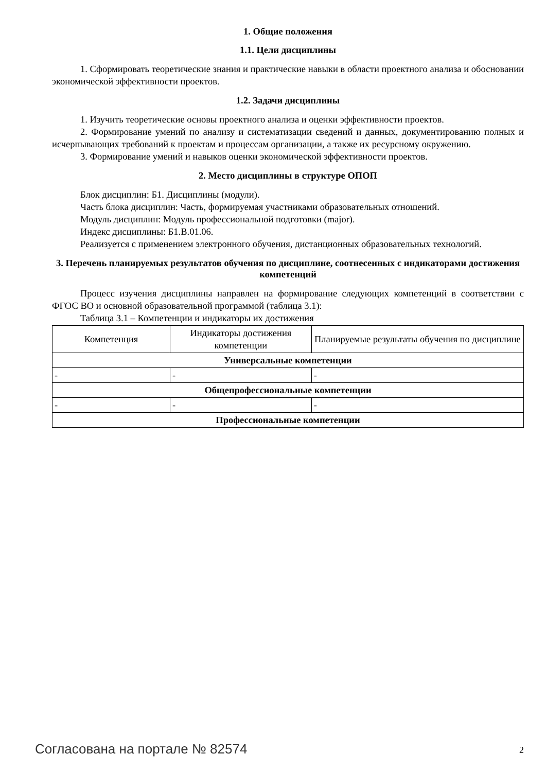1. Общие положения
1.1. Цели дисциплины
1. Сформировать теоретические знания и практические навыки в области проектного анализа и обосновании экономической эффективности проектов.
1.2. Задачи дисциплины
1. Изучить теоретические основы проектного анализа и оценки эффективности проектов.
2. Формирование умений по анализу и систематизации сведений и данных, документированию полных и исчерпывающих требований к проектам и процессам организации, а также их ресурсному окружению.
3. Формирование умений и навыков оценки экономической эффективности проектов.
2. Место дисциплины в структуре ОПОП
Блок дисциплин: Б1. Дисциплины (модули).
Часть блока дисциплин: Часть, формируемая участниками образовательных отношений.
Модуль дисциплин: Модуль профессиональной подготовки (major).
Индекс дисциплины: Б1.В.01.06.
Реализуется с применением электронного обучения, дистанционных образовательных технологий.
3. Перечень планируемых результатов обучения по дисциплине, соотнесенных с индикаторами достижения компетенций
Процесс изучения дисциплины направлен на формирование следующих компетенций в соответствии с ФГОС ВО и основной образовательной программой (таблица 3.1):
Таблица 3.1 – Компетенции и индикаторы их достижения
| Компетенция | Индикаторы достижения компетенции | Планируемые результаты обучения по дисциплине |
| --- | --- | --- |
| Универсальные компетенции | | |
| - | - | - |
| Общепрофессиональные компетенции | | |
| - | - | - |
| Профессиональные компетенции | | |
Согласована на портале № 82574 2